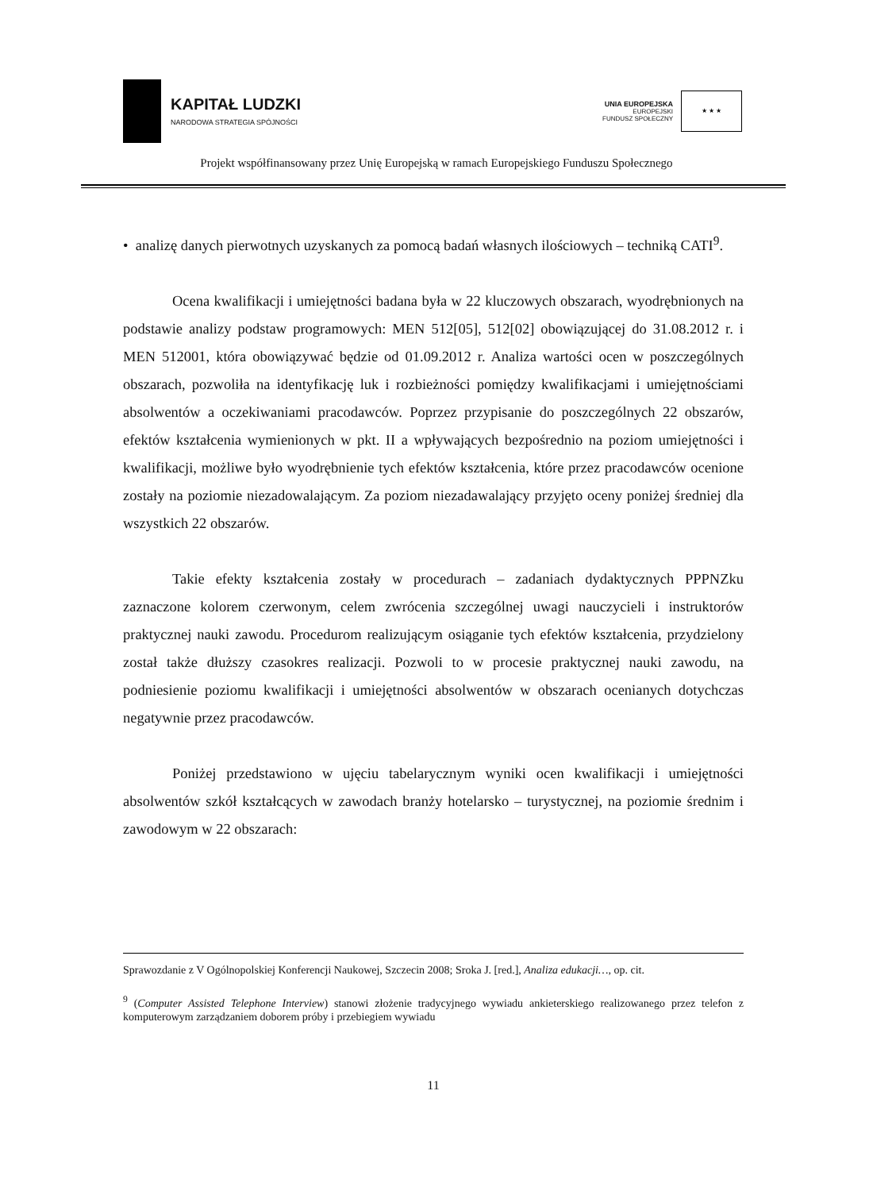KAPITAŁ LUDZKI
NARODOWA STRATEGIA SPÓJNOŚCI
UNIA EUROPEJSKA
EUROPEJSKI
FUNDUSZ SPOŁECZNY
★ ★ ★
Projekt współfinansowany przez Unię Europejską w ramach Europejskiego Funduszu Społecznego
• analizę danych pierwotnych uzyskanych za pomocą badań własnych ilościowych – techniką CATI<sup>9</sup>.
Ocena kwalifikacji i umiejętności badana była w 22 kluczowych obszarach, wyodrębnionych na podstawie analizy podstaw programowych: MEN 512[05], 512[02] obowiązującej do 31.08.2012 r. i MEN 512001, która obowiązywać będzie od 01.09.2012 r. Analiza wartości ocen w poszczególnych obszarach, pozwoliła na identyfikację luk i rozbieżności pomiędzy kwalifikacjami i umiejętnościami absolwentów a oczekiwaniami pracodawców. Poprzez przypisanie do poszczególnych 22 obszarów, efektów kształcenia wymienionych w pkt. II a wpływających bezpośrednio na poziom umiejętności i kwalifikacji, możliwe było wyodrębnienie tych efektów kształcenia, które przez pracodawców ocenione zostały na poziomie niezadowalającym. Za poziom niezadawalający przyjęto oceny poniżej średniej dla wszystkich 22 obszarów.
Takie efekty kształcenia zostały w procedurach – zadaniach dydaktycznych PPPNZku zaznaczone kolorem czerwonym, celem zwrócenia szczególnej uwagi nauczycieli i instruktorów praktycznej nauki zawodu. Procedurom realizującym osiąganie tych efektów kształcenia, przydzielony został także dłuższy czasokres realizacji. Pozwoli to w procesie praktycznej nauki zawodu, na podniesienie poziomu kwalifikacji i umiejętności absolwentów w obszarach ocenianych dotychczas negatywnie przez pracodawców.
Poniżej przedstawiono w ujęciu tabelarycznym wyniki ocen kwalifikacji i umiejętności absolwentów szkół kształcących w zawodach branży hotelarsko – turystycznej, na poziomie średnim i zawodowym w 22 obszarach:
Sprawozdanie z V Ogólnopolskiej Konferencji Naukowej, Szczecin 2008; Sroka J. [red.], Analiza edukacji…, op. cit.
<sup>9</sup> (Computer Assisted Telephone Interview) stanowi złożenie tradycyjnego wywiadu ankieterskiego realizowanego przez telefon z komputerowym zarządzaniem doborem próby i przebiegiem wywiadu
11